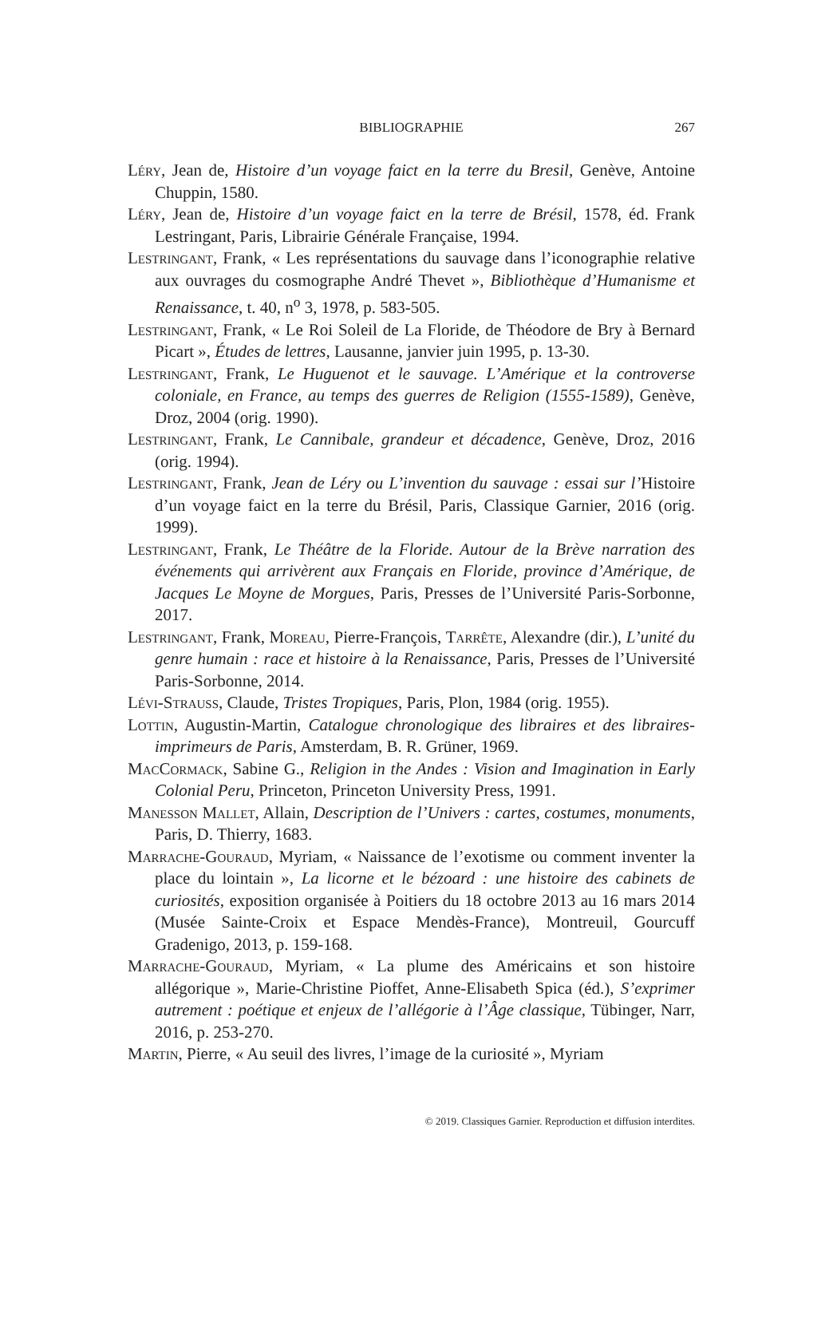BIBLIOGRAPHIE
267
Léry, Jean de, Histoire d’un voyage faict en la terre du Bresil, Genève, Antoine Chuppin, 1580.
Léry, Jean de, Histoire d’un voyage faict en la terre de Brésil, 1578, éd. Frank Lestringant, Paris, Librairie Générale Française, 1994.
Lestringant, Frank, « Les représentations du sauvage dans l’iconographie relative aux ouvrages du cosmographe André Thevet », Bibliothèque d’Humanisme et Renaissance, t. 40, n<sup>o</sup> 3, 1978, p. 583-505.
Lestringant, Frank, « Le Roi Soleil de La Floride, de Théodore de Bry à Bernard Picart », Études de lettres, Lausanne, janvier juin 1995, p. 13-30.
Lestringant, Frank, Le Huguenot et le sauvage. L’Amérique et la controverse coloniale, en France, au temps des guerres de Religion (1555-1589), Genève, Droz, 2004 (orig. 1990).
Lestringant, Frank, Le Cannibale, grandeur et décadence, Genève, Droz, 2016 (orig. 1994).
Lestringant, Frank, Jean de Léry ou L’invention du sauvage : essai sur l’Histoire d’un voyage faict en la terre du Brésil, Paris, Classique Garnier, 2016 (orig. 1999).
Lestringant, Frank, Le Théâtre de la Floride. Autour de la Brève narration des événements qui arrivèrent aux Français en Floride, province d’Amérique, de Jacques Le Moyne de Morgues, Paris, Presses de l’Université Paris-Sorbonne, 2017.
Lestringant, Frank, Moreau, Pierre-François, Tarrête, Alexandre (dir.), L’unité du genre humain : race et histoire à la Renaissance, Paris, Presses de l’Université Paris-Sorbonne, 2014.
Lévi-Strauss, Claude, Tristes Tropiques, Paris, Plon, 1984 (orig. 1955).
Lottin, Augustin-Martin, Catalogue chronologique des libraires et des libraires-imprimeurs de Paris, Amsterdam, B. R. Grüner, 1969.
MacCormack, Sabine G., Religion in the Andes : Vision and Imagination in Early Colonial Peru, Princeton, Princeton University Press, 1991.
Manesson Mallet, Allain, Description de l’Univers : cartes, costumes, monuments, Paris, D. Thierry, 1683.
Marrache-Gouraud, Myriam, « Naissance de l’exotisme ou comment inventer la place du lointain », La licorne et le bézoard : une histoire des cabinets de curiosités, exposition organisée à Poitiers du 18 octobre 2013 au 16 mars 2014 (Musée Sainte-Croix et Espace Mendès-France), Montreuil, Gourcuff Gradenigo, 2013, p. 159-168.
Marrache-Gouraud, Myriam, « La plume des Américains et son histoire allégorique », Marie-Christine Pioffet, Anne-Elisabeth Spica (éd.), S’exprimer autrement : poétique et enjeux de l’allégorie à l’Âge classique, Tübinger, Narr, 2016, p. 253-270.
Martin, Pierre, « Au seuil des livres, l’image de la curiosité », Myriam
© 2019. Classiques Garnier. Reproduction et diffusion interdites.